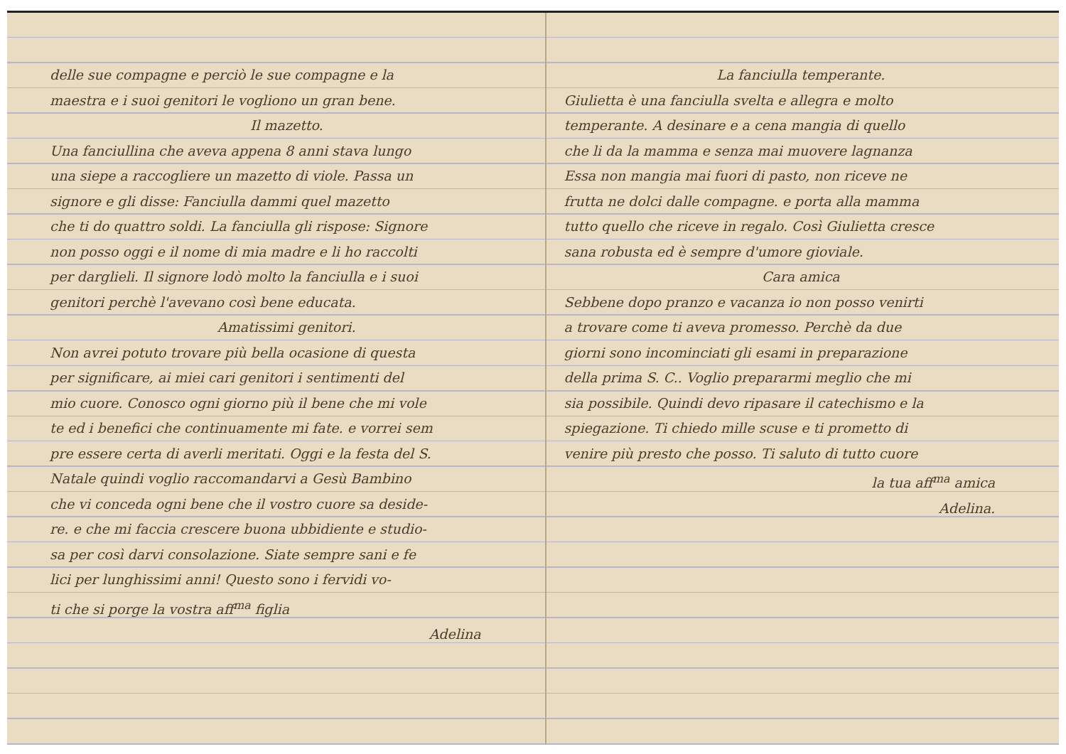delle sue compagne e perciò le sue compagne e la
maestra e i suoi genitori le vogliono un gran bene.
Il mazetto.
Una fanciullina che aveva appena 8 anni stava lungo
una siepe a raccogliere un mazetto di viole. Passa un
signore e gli disse: Fanciulla dammi quel mazetto
che ti do quattro soldi. La fanciulla gli rispose: Signore
non posso oggi e il nome di mia madre e li ho raccolti
per darglieli. Il signore lodò molto la fanciulla e i suoi
genitori perchè l'avevano così bene educata.
Amatissimi genitori.
Non avrei potuto trovare più bella ocasione di questa
per significare, ai miei cari genitori i sentimenti del
mio cuore. Conosco ogni giorno più il bene che mi vole
te ed i benefici che continuamente mi fate. e vorrei sem
pre essere certa di averli meritati. Oggi e la festa del S.
Natale quindi voglio raccomandarvi a Gesù Bambino
che vi conceda ogni bene che il vostro cuore sa deside-
re. e che mi faccia crescere buona ubbidiente e studio-
sa per così darvi consolazione. Siate sempre sani e fe
lici per lunghissimi anni! Questo sono i fervidi vo-
ti che si porge la vostra aff<sup>ma</sup> figlia
Adelina
La fanciulla temperante.
Giulietta è una fanciulla svelta e allegra e molto
temperante. A desinare e a cena mangia di quello
che li da la mamma e senza mai muovere lagnanza
Essa non mangia mai fuori di pasto, non riceve ne
frutta ne dolci dalle compagne. e porta alla mamma
tutto quello che riceve in regalo. Così Giulietta cresce
sana robusta ed è sempre d'umore gioviale.
Cara amica
Sebbene dopo pranzo e vacanza io non posso venirti
a trovare come ti aveva promesso. Perchè da due
giorni sono incominciati gli esami in preparazione
della prima S. C.. Voglio prepararmi meglio che mi
sia possibile. Quindi devo ripasare il catechismo e la
spiegazione. Ti chiedo mille scuse e ti prometto di
venire più presto che posso. Ti saluto di tutto cuore
la tua aff<sup>ma</sup> amica
Adelina.